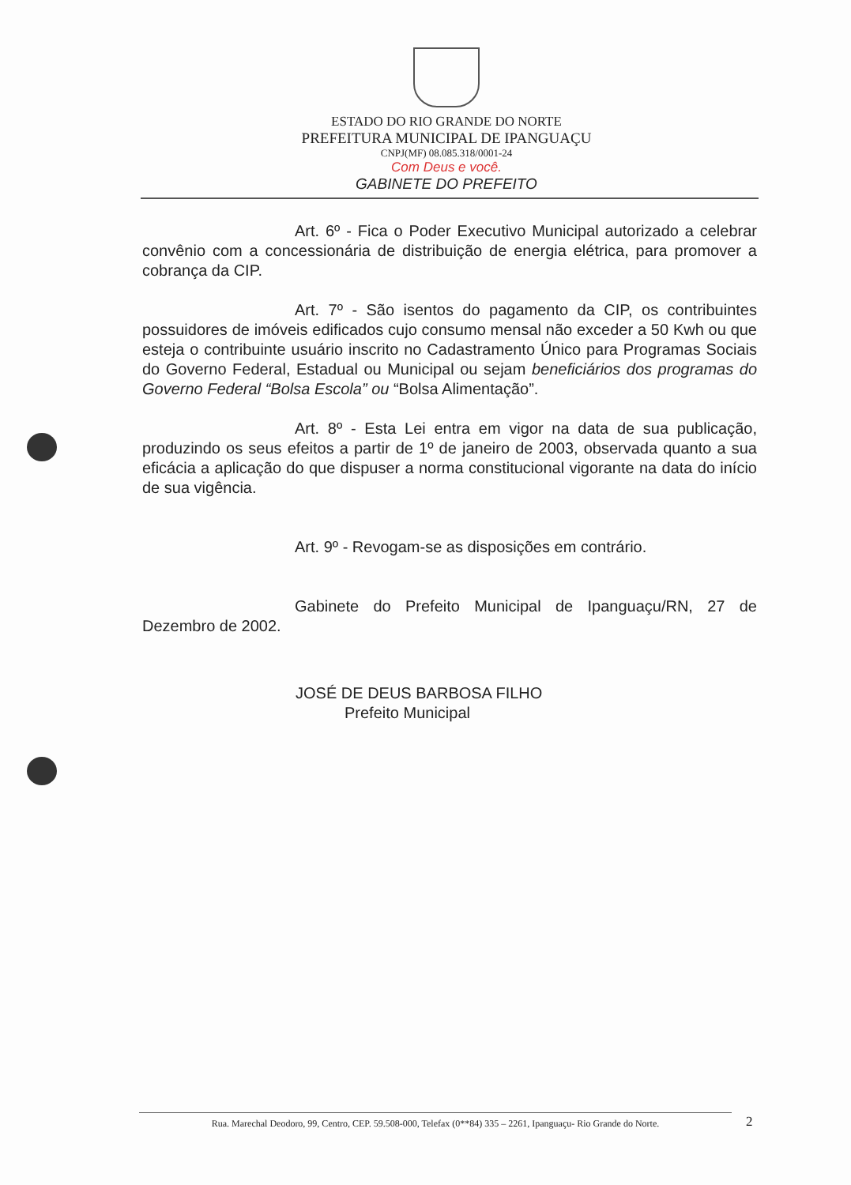ESTADO DO RIO GRANDE DO NORTE
PREFEITURA MUNICIPAL DE IPANGUAÇU
CNPJ(MF) 08.085.318/0001-24
Com Deus e você.
GABINETE DO PREFEITO
Art. 6º - Fica o Poder Executivo Municipal autorizado a celebrar convênio com a concessionária de distribuição de energia elétrica, para promover a cobrança da CIP.
Art. 7º - São isentos do pagamento da CIP, os contribuintes possuidores de imóveis edificados cujo consumo mensal não exceder a 50 Kwh ou que esteja o contribuinte usuário inscrito no Cadastramento Único para Programas Sociais do Governo Federal, Estadual ou Municipal ou sejam beneficiários dos programas do Governo Federal “Bolsa Escola” ou “Bolsa Alimentação”.
Art. 8º - Esta Lei entra em vigor na data de sua publicação, produzindo os seus efeitos a partir de 1º de janeiro de 2003, observada quanto a sua eficácia a aplicação do que dispuser a norma constitucional vigorante na data do início de sua vigência.
Art. 9º - Revogam-se as disposições em contrário.
Gabinete do Prefeito Municipal de Ipanguaçu/RN, 27 de Dezembro de 2002.
JOSÉ DE DEUS BARBOSA FILHO
Prefeito Municipal
Rua. Marechal Deodoro, 99, Centro, CEP. 59.508-000, Telefax (0**84) 335 – 2261, Ipanguaçu- Rio Grande do Norte.
2